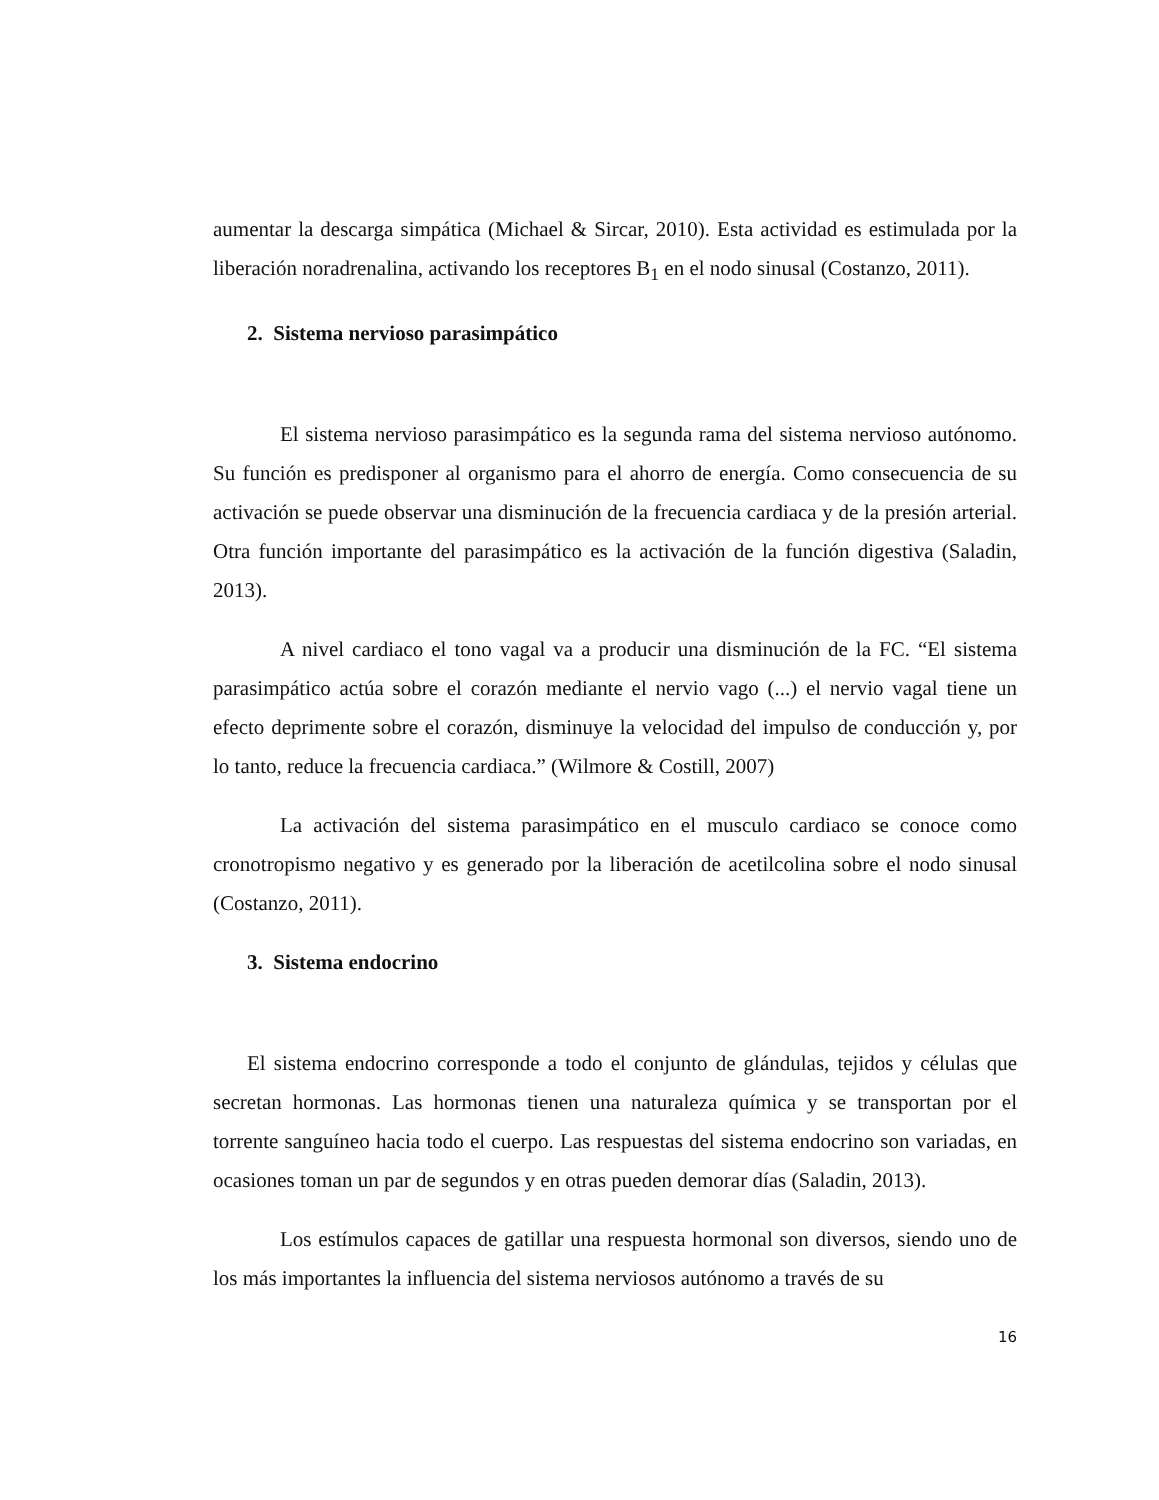aumentar la descarga simpática (Michael & Sircar, 2010). Esta actividad es estimulada por la liberación noradrenalina, activando los receptores B<sub>1</sub> en el nodo sinusal (Costanzo, 2011).
2. Sistema nervioso parasimpático
El sistema nervioso parasimpático es la segunda rama del sistema nervioso autónomo. Su función es predisponer al organismo para el ahorro de energía. Como consecuencia de su activación se puede observar una disminución de la frecuencia cardiaca y de la presión arterial. Otra función importante del parasimpático es la activación de la función digestiva (Saladin, 2013).
A nivel cardiaco el tono vagal va a producir una disminución de la FC. “El sistema parasimpático actúa sobre el corazón mediante el nervio vago (...) el nervio vagal tiene un efecto deprimente sobre el corazón, disminuye la velocidad del impulso de conducción y, por lo tanto, reduce la frecuencia cardiaca.” (Wilmore & Costill, 2007)
La activación del sistema parasimpático en el musculo cardiaco se conoce como cronotropismo negativo y es generado por la liberación de acetilcolina sobre el nodo sinusal (Costanzo, 2011).
3. Sistema endocrino
El sistema endocrino corresponde a todo el conjunto de glándulas, tejidos y células que secretan hormonas. Las hormonas tienen una naturaleza química y se transportan por el torrente sanguíneo hacia todo el cuerpo. Las respuestas del sistema endocrino son variadas, en ocasiones toman un par de segundos y en otras pueden demorar días (Saladin, 2013).
Los estímulos capaces de gatillar una respuesta hormonal son diversos, siendo uno de los más importantes la influencia del sistema nerviosos autónomo a través de su
16